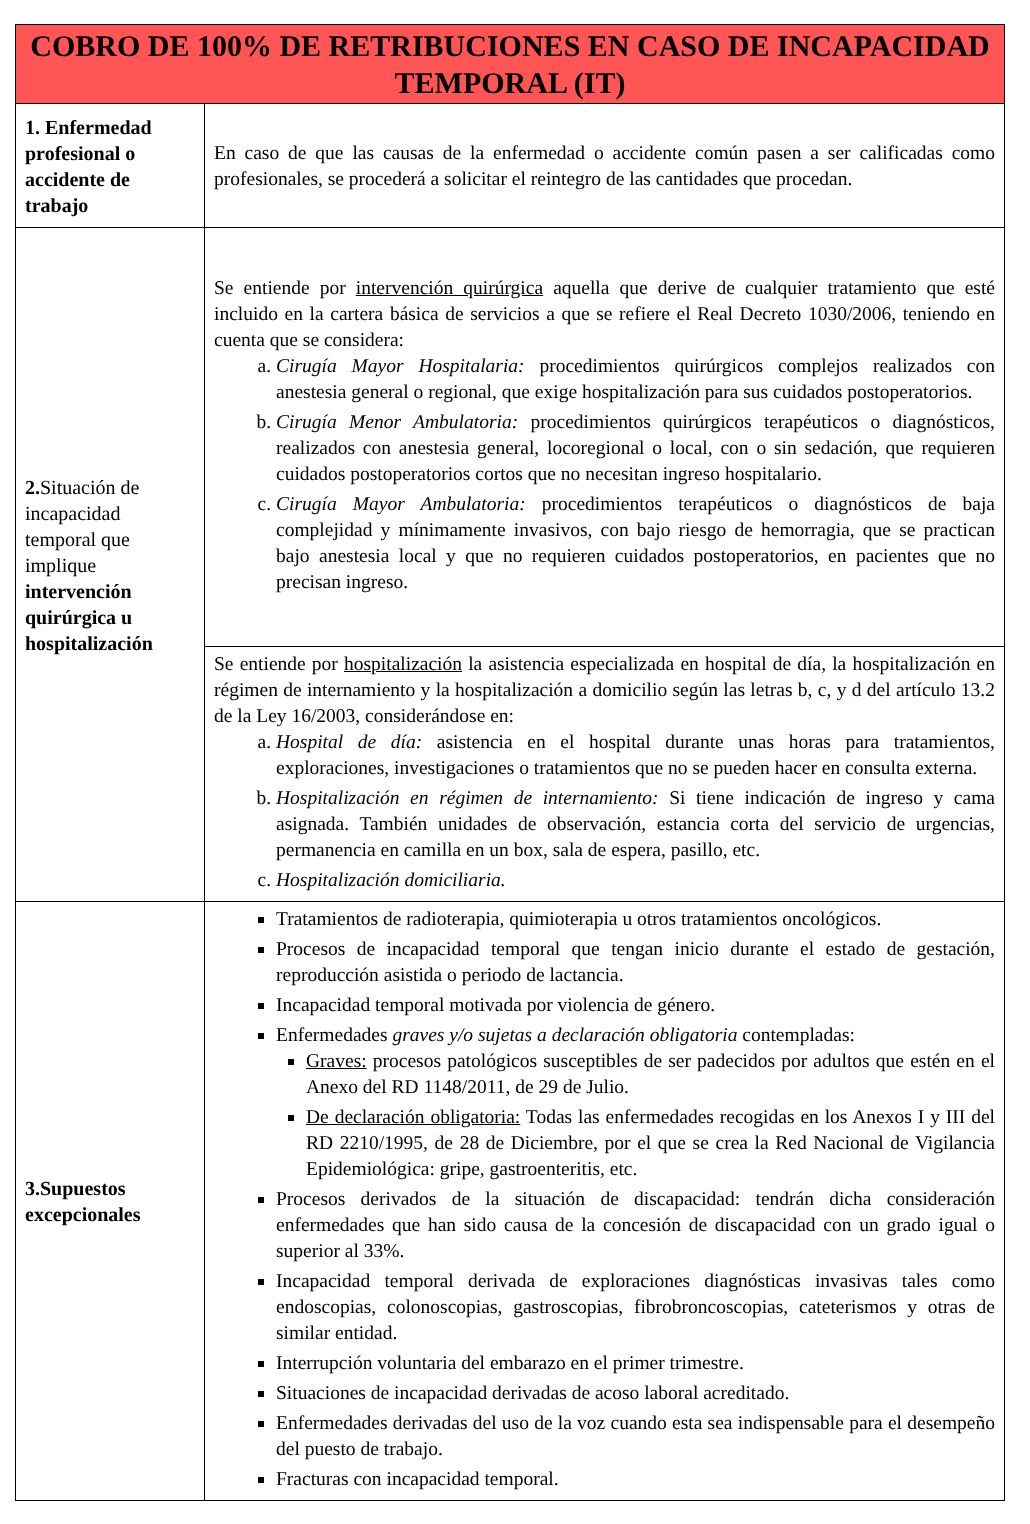| COBRO DE 100% DE RETRIBUCIONES EN CASO DE INCAPACIDAD TEMPORAL (IT) | |
| --- | --- |
| 1. Enfermedad profesional o accidente de trabajo | En caso de que las causas de la enfermedad o accidente común pasen a ser calificadas como profesionales, se procederá a solicitar el reintegro de las cantidades que procedan. |
| 2. Situación de incapacidad temporal que implique intervención quirúrgica u hospitalización | Se entiende por intervención quirúrgica aquella que derive de cualquier tratamiento que esté incluido en la cartera básica de servicios a que se refiere el Real Decreto 1030/2006, teniendo en cuenta que se considera: a. Cirugía Mayor Hospitalaria: procedimientos quirúrgicos complejos realizados con anestesia general o regional, que exige hospitalización para sus cuidados postoperatorios. b. Cirugía Menor Ambulatoria: procedimientos quirúrgicos terapéuticos o diagnósticos, realizados con anestesia general, locoregional o local, con o sin sedación, que requieren cuidados postoperatorios cortos que no necesitan ingreso hospitalario. c. Cirugía Mayor Ambulatoria: procedimientos terapéuticos o diagnósticos de baja complejidad y mínimamente invasivos, con bajo riesgo de hemorragia, que se practican bajo anestesia local y que no requieren cuidados postoperatorios, en pacientes que no precisan ingreso. |
| | Se entiende por hospitalización la asistencia especializada en hospital de día, la hospitalización en régimen de internamiento y la hospitalización a domicilio según las letras b, c, y d del artículo 13.2 de la Ley 16/2003, considerándose en: a. Hospital de día: asistencia en el hospital durante unas horas para tratamientos, exploraciones, investigaciones o tratamientos que no se pueden hacer en consulta externa. b. Hospitalización en régimen de internamiento: Si tiene indicación de ingreso y cama asignada. También unidades de observación, estancia corta del servicio de urgencias, permanencia en camilla en un box, sala de espera, pasillo, etc. c. Hospitalización domiciliaria. |
| 3. Supuestos excepcionales | Tratamientos de radioterapia, quimioterapia u otros tratamientos oncológicos. Procesos de incapacidad temporal que tengan inicio durante el estado de gestación, reproducción asistida o periodo de lactancia. Incapacidad temporal motivada por violencia de género. Enfermedades graves y/o sujetas a declaración obligatoria contempladas: Graves: procesos patológicos susceptibles de ser padecidos por adultos que estén en el Anexo del RD 1148/2011, de 29 de Julio. De declaración obligatoria: Todas las enfermedades recogidas en los Anexos I y III del RD 2210/1995, de 28 de Diciembre, por el que se crea la Red Nacional de Vigilancia Epidemiológica: gripe, gastroenteritis, etc. Procesos derivados de la situación de discapacidad: tendrán dicha consideración enfermedades que han sido causa de la concesión de discapacidad con un grado igual o superior al 33%. Incapacidad temporal derivada de exploraciones diagnósticas invasivas tales como endoscopias, colonoscopias, gastroscopias, fibrobroncoscopias, cateterismos y otras de similar entidad. Interrupción voluntaria del embarazo en el primer trimestre. Situaciones de incapacidad derivadas de acoso laboral acreditado. Enfermedades derivadas del uso de la voz cuando esta sea indispensable para el desempeño del puesto de trabajo. Fracturas con incapacidad temporal. |